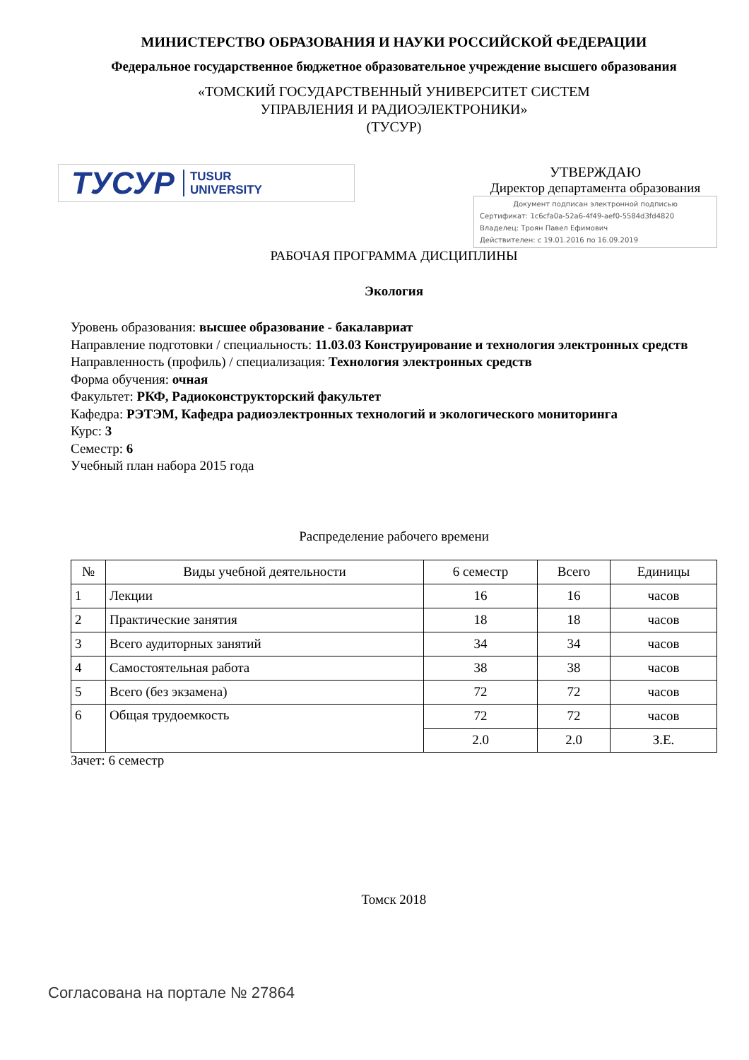МИНИСТЕРСТВО ОБРАЗОВАНИЯ И НАУКИ РОССИЙСКОЙ ФЕДЕРАЦИИ
Федеральное государственное бюджетное образовательное учреждение высшего образования
«ТОМСКИЙ ГОСУДАРСТВЕННЫЙ УНИВЕРСИТЕТ СИСТЕМ
УПРАВЛЕНИЯ И РАДИОЭЛЕКТРОНИКИ»
(ТУСУР)
ТУСУР TUSUR
UNIVERSITY
УТВЕРЖДАЮ
Директор департамента образования
Документ подписан электронной подписью
Сертификат: 1c6cfa0a-52a6-4f49-aef0-5584d3fd4820
Владелец: Троян Павел Ефимович
Действителен: с 19.01.2016 по 16.09.2019
РАБОЧАЯ ПРОГРАММА ДИСЦИПЛИНЫ
Экология
Уровень образования: высшее образование - бакалавриат
Направление подготовки / специальность: 11.03.03 Конструирование и технология электронных средств
Направленность (профиль) / специализация: Технология электронных средств
Форма обучения: очная
Факультет: РКФ, Радиоконструкторский факультет
Кафедра: РЭТЭМ, Кафедра радиоэлектронных технологий и экологического мониторинга
Курс: 3
Семестр: 6
Учебный план набора 2015 года
Распределение рабочего времени
| № | Виды учебной деятельности | 6 семестр | Всего | Единицы |
| --- | --- | --- | --- | --- |
| 1 | Лекции | 16 | 16 | часов |
| 2 | Практические занятия | 18 | 18 | часов |
| 3 | Всего аудиторных занятий | 34 | 34 | часов |
| 4 | Самостоятельная работа | 38 | 38 | часов |
| 5 | Всего (без экзамена) | 72 | 72 | часов |
| 6 | Общая трудоемкость | 72 | 72 | часов |
| | | 2.0 | 2.0 | З.Е. |
Зачет: 6 семестр
Томск 2018
Согласована на портале № 27864